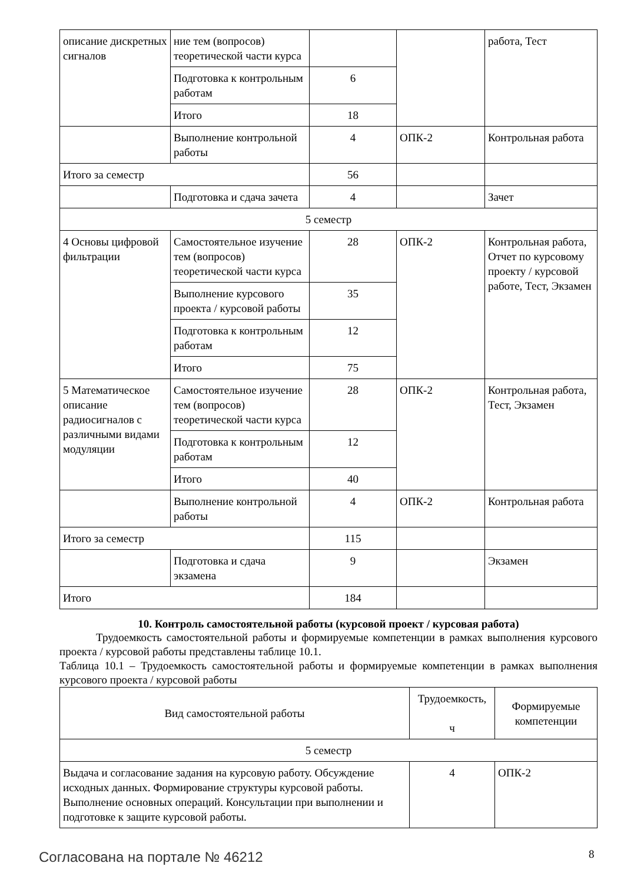| описание дискретных сигналов | ние тем (вопросов) теоретической части курса | | | работа, Тест |
| | Подготовка к контрольным работам | 6 | | |
| | Итого | 18 | | |
| | Выполнение контрольной работы | 4 | ОПК-2 | Контрольная работа |
| Итого за семестр | | 56 | | |
| | Подготовка и сдача зачета | 4 | | Зачет |
| 5 семестр | | | | |
| 4 Основы цифровой фильтрации | Самостоятельное изучение тем (вопросов) теоретической части курса | 28 | ОПК-2 | Контрольная работа, Отчет по курсовому проекту / курсовой работе, Тест, Экзамен |
| | Выполнение курсового проекта / курсовой работы | 35 | | |
| | Подготовка к контрольным работам | 12 | | |
| | Итого | 75 | | |
| 5 Математическое описание радиосигналов с различными видами модуляции | Самостоятельное изучение тем (вопросов) теоретической части курса | 28 | ОПК-2 | Контрольная работа, Тест, Экзамен |
| | Подготовка к контрольным работам | 12 | | |
| | Итого | 40 | | |
| | Выполнение контрольной работы | 4 | ОПК-2 | Контрольная работа |
| Итого за семестр | | 115 | | |
| | Подготовка и сдача экзамена | 9 | | Экзамен |
| Итого | | 184 | | |
10. Контроль самостоятельной работы (курсовой проект / курсовая работа)
Трудоемкость самостоятельной работы и формируемые компетенции в рамках выполнения курсового проекта / курсовой работы представлены таблице 10.1.
Таблица 10.1 – Трудоемкость самостоятельной работы и формируемые компетенции в рамках выполнения курсового проекта / курсовой работы
| Вид самостоятельной работы | Трудоемкость, ч | Формируемые компетенции |
| --- | --- | --- |
| 5 семестр | | |
| Выдача и согласование задания на курсовую работу. Обсуждение исходных данных. Формирование структуры курсовой работы. Выполнение основных операций. Консультации при выполнении и подготовке к защите курсовой работы. | 4 | ОПК-2 |
Согласована на портале № 46212 8